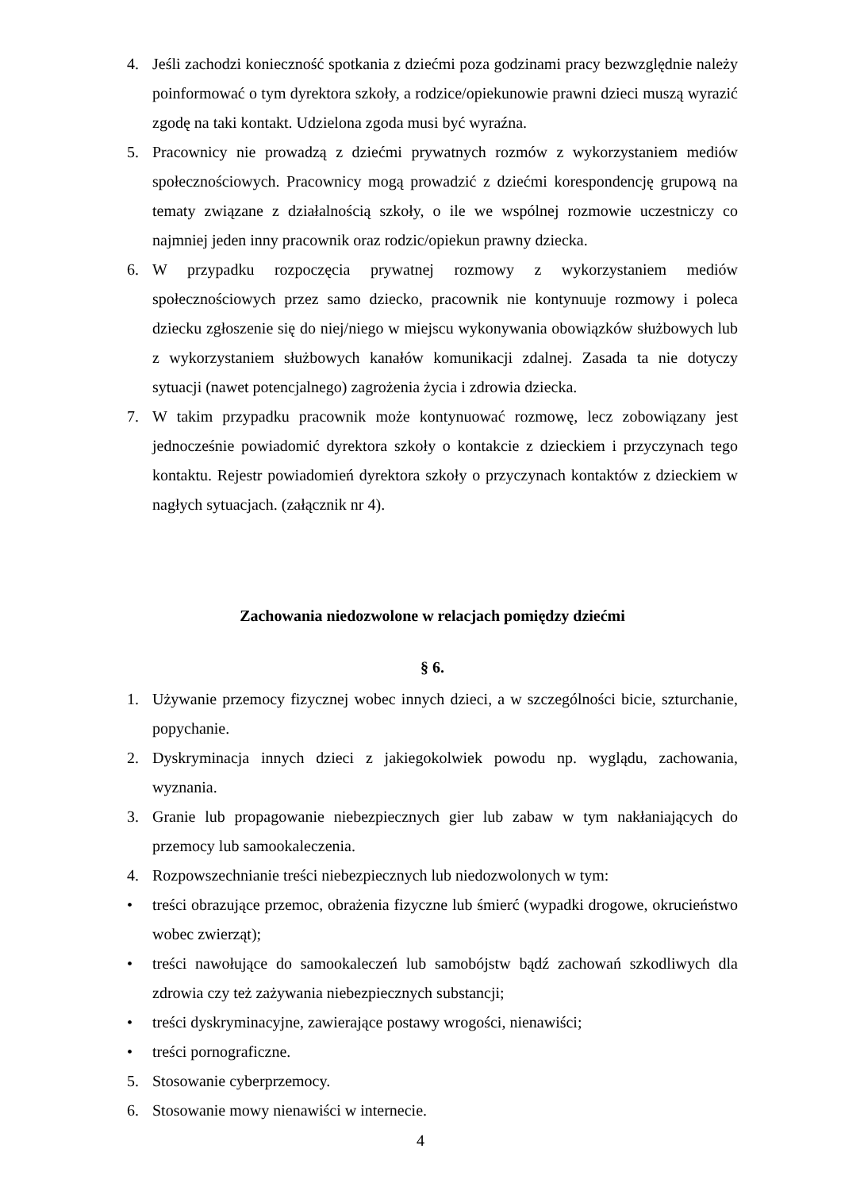4. Jeśli zachodzi konieczność spotkania z dziećmi poza godzinami pracy bezwzględnie należy poinformować o tym dyrektora szkoły, a rodzice/opiekunowie prawni dzieci muszą wyrazić zgodę na taki kontakt. Udzielona zgoda musi być wyraźna.
5. Pracownicy nie prowadzą z dziećmi prywatnych rozmów z wykorzystaniem mediów społecznościowych. Pracownicy mogą prowadzić z dziećmi korespondencję grupową na tematy związane z działalnością szkoły, o ile we wspólnej rozmowie uczestniczy co najmniej jeden inny pracownik oraz rodzic/opiekun prawny dziecka.
6. W przypadku rozpoczęcia prywatnej rozmowy z wykorzystaniem mediów społecznościowych przez samo dziecko, pracownik nie kontynuuje rozmowy i poleca dziecku zgłoszenie się do niej/niego w miejscu wykonywania obowiązków służbowych lub z wykorzystaniem służbowych kanałów komunikacji zdalnej. Zasada ta nie dotyczy sytuacji (nawet potencjalnego) zagrożenia życia i zdrowia dziecka.
7. W takim przypadku pracownik może kontynuować rozmowę, lecz zobowiązany jest jednocześnie powiadomić dyrektora szkoły o kontakcie z dzieckiem i przyczynach tego kontaktu. Rejestr powiadomień dyrektora szkoły o przyczynach kontaktów z dzieckiem w nagłych sytuacjach. (załącznik nr 4).
Zachowania niedozwolone w relacjach pomiędzy dziećmi
§ 6.
1. Używanie przemocy fizycznej wobec innych dzieci, a w szczególności bicie, szturchanie, popychanie.
2. Dyskryminacja innych dzieci z jakiegokolwiek powodu np. wyglądu, zachowania, wyznania.
3. Granie lub propagowanie niebezpiecznych gier lub zabaw w tym nakłaniających do przemocy lub samookaleczenia.
4. Rozpowszechnianie treści niebezpiecznych lub niedozwolonych w tym:
• treści obrazujące przemoc, obrażenia fizyczne lub śmierć (wypadki drogowe, okrucieństwo wobec zwierząt);
• treści nawołujące do samookaleczeń lub samobójstw bądź zachowań szkodliwych dla zdrowia czy też zażywania niebezpiecznych substancji;
• treści dyskryminacyjne, zawierające postawy wrogości, nienawiści;
• treści pornograficzne.
5. Stosowanie cyberprzemocy.
6. Stosowanie mowy nienawiści w internecie.
4